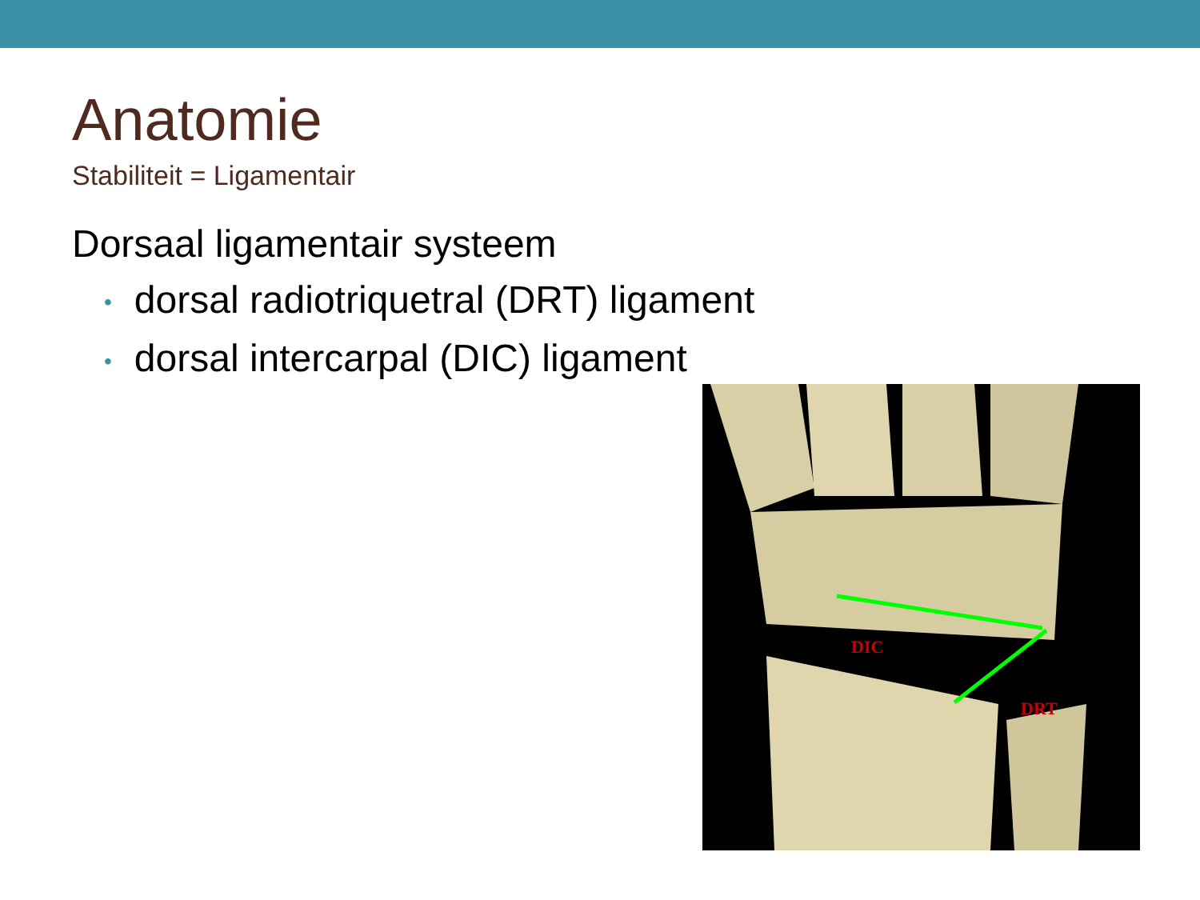Anatomie
Stabiliteit = Ligamentair
Dorsaal ligamentair systeem
• dorsal radiotriquetral (DRT) ligament
• dorsal intercarpal (DIC) ligament
DIC
DRT